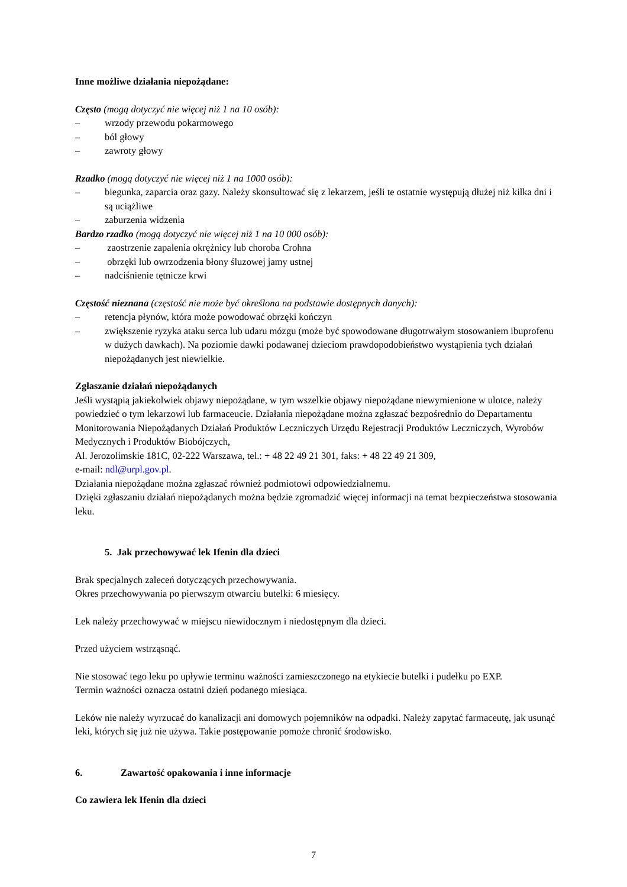Inne możliwe działania niepożądane:
Często (mogą dotyczyć nie więcej niż 1 na 10 osób):
– wrzody przewodu pokarmowego
– ból głowy
– zawroty głowy
Rzadko (mogą dotyczyć nie więcej niż 1 na 1000 osób):
– biegunka, zaparcia oraz gazy. Należy skonsultować się z lekarzem, jeśli te ostatnie występują dłużej niż kilka dni i są uciążliwe
– zaburzenia widzenia
Bardzo rzadko (mogą dotyczyć nie więcej niż 1 na 10 000 osób):
– zaostrzenie zapalenia okrężnicy lub choroba Crohna
– obrzęki lub owrzodzenia błony śluzowej jamy ustnej
– nadciśnienie tętnicze krwi
Częstość nieznana (częstość nie może być określona na podstawie dostępnych danych):
– retencja płynów, która może powodować obrzęki kończyn
– zwiększenie ryzyka ataku serca lub udaru mózgu (może być spowodowane długotrwałym stosowaniem ibuprofenu w dużych dawkach). Na poziomie dawki podawanej dzieciom prawdopodobieństwo wystąpienia tych działań niepożądanych jest niewielkie.
Zgłaszanie działań niepożądanych
Jeśli wystąpią jakiekolwiek objawy niepożądane, w tym wszelkie objawy niepożądane niewymienione w ulotce, należy powiedzieć o tym lekarzowi lub farmaceucie. Działania niepożądane można zgłaszać bezpośrednio do Departamentu Monitorowania Niepożądanych Działań Produktów Leczniczych Urzędu Rejestracji Produktów Leczniczych, Wyrobów Medycznych i Produktów Biobójczych,
Al. Jerozolimskie 181C, 02-222 Warszawa, tel.: + 48 22 49 21 301, faks: + 48 22 49 21 309,
e-mail: ndl@urpl.gov.pl.
Działania niepożądane można zgłaszać również podmiotowi odpowiedzialnemu.
Dzięki zgłaszaniu działań niepożądanych można będzie zgromadzić więcej informacji na temat bezpieczeństwa stosowania leku.
5. Jak przechowywać lek Ifenin dla dzieci
Brak specjalnych zaleceń dotyczących przechowywania.
Okres przechowywania po pierwszym otwarciu butelki: 6 miesięcy.
Lek należy przechowywać w miejscu niewidocznym i niedostępnym dla dzieci.
Przed użyciem wstrząsnąć.
Nie stosować tego leku po upływie terminu ważności zamieszczonego na etykiecie butelki i pudełku po EXP.
Termin ważności oznacza ostatni dzień podanego miesiąca.
Leków nie należy wyrzucać do kanalizacji ani domowych pojemników na odpadki. Należy zapytać farmaceutę, jak usunąć leki, których się już nie używa. Takie postępowanie pomoże chronić środowisko.
6. Zawartość opakowania i inne informacje
Co zawiera lek Ifenin dla dzieci
7